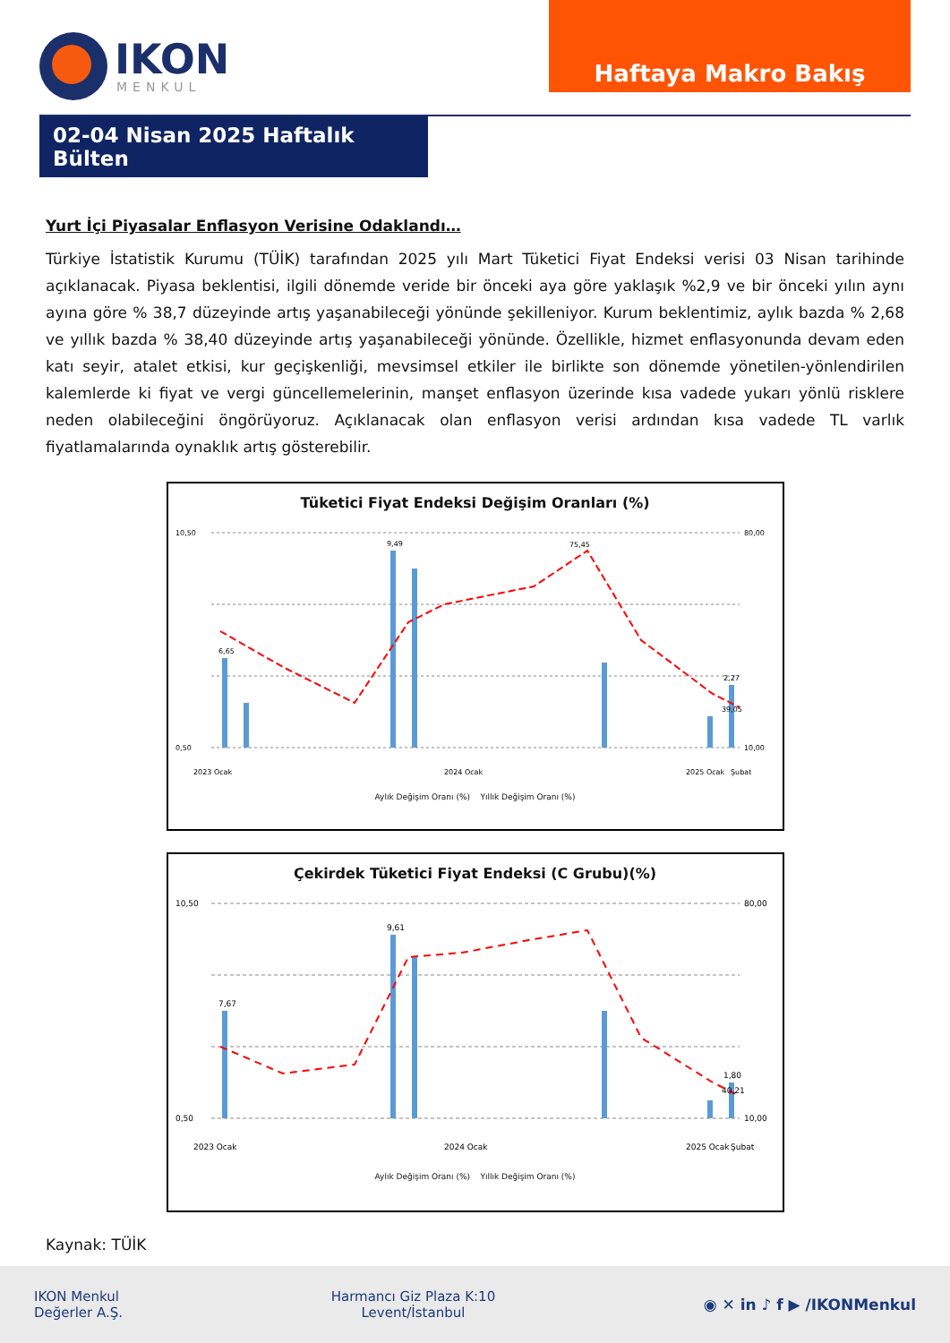IKON
MENKUL
Haftaya Makro Bakış
02-04 Nisan 2025 Haftalık Bülten
Yurt İçi Piyasalar Enflasyon Verisine Odaklandı…
Türkiye İstatistik Kurumu (TÜİK) tarafından 2025 yılı Mart Tüketici Fiyat Endeksi verisi 03 Nisan tarihinde açıklanacak. Piyasa beklentisi, ilgili dönemde veride bir önceki aya göre yaklaşık %2,9 ve bir önceki yılın aynı ayına göre % 38,7 düzeyinde artış yaşanabileceği yönünde şekilleniyor. Kurum beklentimiz, aylık bazda % 2,68 ve yıllık bazda % 38,40 düzeyinde artış yaşanabileceği yönünde. Özellikle, hizmet enflasyonunda devam eden katı seyir, atalet etkisi, kur geçişkenliği, mevsimsel etkiler ile birlikte son dönemde yönetilen-yönlendirilen kalemlerde ki fiyat ve vergi güncellemelerinin, manşet enflasyon üzerinde kısa vadede yukarı yönlü risklere neden olabileceğini öngörüyoruz. Açıklanacak olan enflasyon verisi ardından kısa vadede TL varlık fiyatlamalarında oynaklık artış gösterebilir.
Tüketici Fiyat Endeksi Değişim Oranları (%)
10,50
0,50
80,00
10,00
6,65
9,49
75,45
39,05
2,27
2023 Ocak
2024 Ocak
2025 Ocak
Şubat
Aylık Değişim Oranı (%) Yıllık Değişim Oranı (%)
Çekirdek Tüketici Fiyat Endeksi (C Grubu)(%)
10,50
0,50
80,00
10,00
7,67
9,61
40,21
1,80
2023 Ocak
2024 Ocak
2025 Ocak
Şubat
Aylık Değişim Oranı (%) Yıllık Değişim Oranı (%)
Kaynak: TÜİK
IKON Menkul
Değerler A.Ş.
Harmancı Giz Plaza K:10
Levent/İstanbul
◉ ✕ in ♪ f ▶ /IKONMenkul